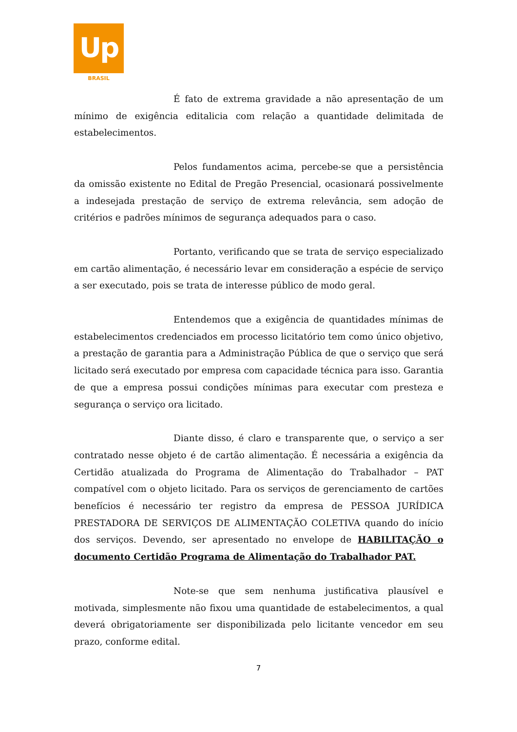Up
BRASIL
É fato de extrema gravidade a não apresentação de um mínimo de exigência editalicia com relação a quantidade delimitada de estabelecimentos.
Pelos fundamentos acima, percebe-se que a persistência da omissão existente no Edital de Pregão Presencial, ocasionará possivelmente a indesejada prestação de serviço de extrema relevância, sem adoção de critérios e padrões mínimos de segurança adequados para o caso.
Portanto, verificando que se trata de serviço especializado em cartão alimentação, é necessário levar em consideração a espécie de serviço a ser executado, pois se trata de interesse público de modo geral.
Entendemos que a exigência de quantidades mínimas de estabelecimentos credenciados em processo licitatório tem como único objetivo, a prestação de garantia para a Administração Pública de que o serviço que será licitado será executado por empresa com capacidade técnica para isso. Garantia de que a empresa possui condições mínimas para executar com presteza e segurança o serviço ora licitado.
Diante disso, é claro e transparente que, o serviço a ser contratado nesse objeto é de cartão alimentação. É necessária a exigência da Certidão atualizada do Programa de Alimentação do Trabalhador – PAT compatível com o objeto licitado. Para os serviços de gerenciamento de cartões benefícios é necessário ter registro da empresa de PESSOA JURÍDICA PRESTADORA DE SERVIÇOS DE ALIMENTAÇÃO COLETIVA quando do início dos serviços. Devendo, ser apresentado no envelope de HABILITAÇÃO o documento Certidão Programa de Alimentação do Trabalhador PAT.
Note-se que sem nenhuma justificativa plausível e motivada, simplesmente não fixou uma quantidade de estabelecimentos, a qual deverá obrigatoriamente ser disponibilizada pelo licitante vencedor em seu prazo, conforme edital.
7